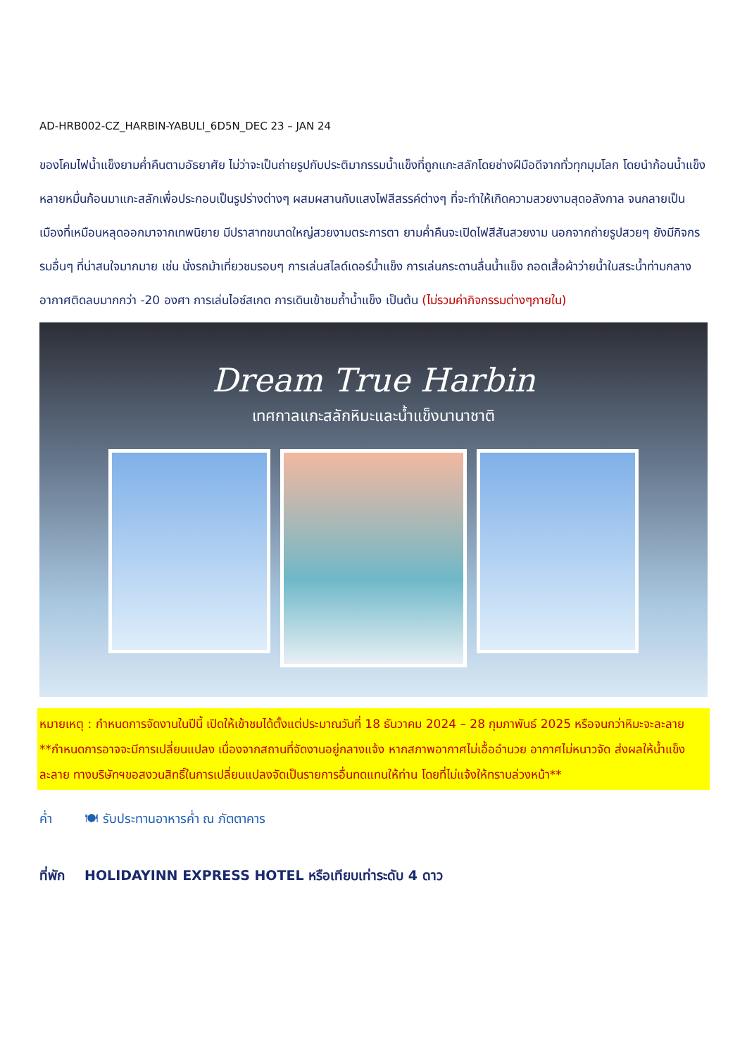AD-HRB002-CZ_HARBIN-YABULI_6D5N_DEC 23 – JAN 24
ของโคมไฟน้ำแข็งยามค่ำคืนตามอัธยาศัย ไม่ว่าจะเป็นถ่ายรูปกับประติมากรรมน้ำแข็งที่ถูกแกะสลักโดยช่างฝีมือดีจากทั่วทุกมุมโลก โดยนำก้อนน้ำแข็งหลายหมื่นก้อนมาแกะสลักเพื่อประกอบเป็นรูปร่างต่างๆ ผสมผสานกับแสงไฟสีสรรค์ต่างๆ ที่จะทำให้เกิดความสวยงามสุดอลังกาล จนกลายเป็นเมืองที่เหมือนหลุดออกมาจากเทพนิยาย มีปราสาทขนาดใหญ่สวยงามตระการตา ยามค่ำคืนจะเปิดไฟสีสันสวยงาม นอกจากถ่ายรูปสวยๆ ยังมีกิจกรรมอื่นๆ ที่น่าสนใจมากมาย เช่น นั่งรถม้าเที่ยวชมรอบๆ การเล่นสไลด์เดอร์น้ำแข็ง การเล่นกระดานลื่นน้ำแข็ง ถอดเสื้อผ้าว่ายน้ำในสระน้ำท่ามกลางอากาศติดลบมากกว่า -20 องศา การเล่นไอซ์สเกต การเดินเข้าชมถ้ำน้ำแข็ง เป็นต้น (ไม่รวมค่ากิจกรรมต่างๆภายใน)
Dream True Harbin
เทศกาลแกะสลักหิมะและน้ำแข็งนานาชาติ
หมายเหตุ : กำหนดการจัดงานในปีนี้ เปิดให้เข้าชมได้ตั้งแต่ประมาณวันที่ 18 ธันวาคม 2024 – 28 กุมภาพันธ์ 2025 หรือจนกว่าหิมะจะละลาย **กำหนดการอาจจะมีการเปลี่ยนแปลง เนื่องจากสถานที่จัดงานอยู่กลางแจ้ง หากสภาพอากาศไม่เอื้ออำนวย อากาศไม่หนาวจัด ส่งผลให้น้ำแข็งละลาย ทางบริษัทฯขอสงวนสิทธิ์ในการเปลี่ยนแปลงจัดเป็นรายการอื่นทดแทนให้ท่าน โดยที่ไม่แจ้งให้ทราบล่วงหน้า**
ค่ำ 🍽 รับประทานอาหารค่ำ ณ ภัตตาคาร
ที่พัก HOLIDAYINN EXPRESS HOTEL หรือเทียบเท่าระดับ 4 ดาว